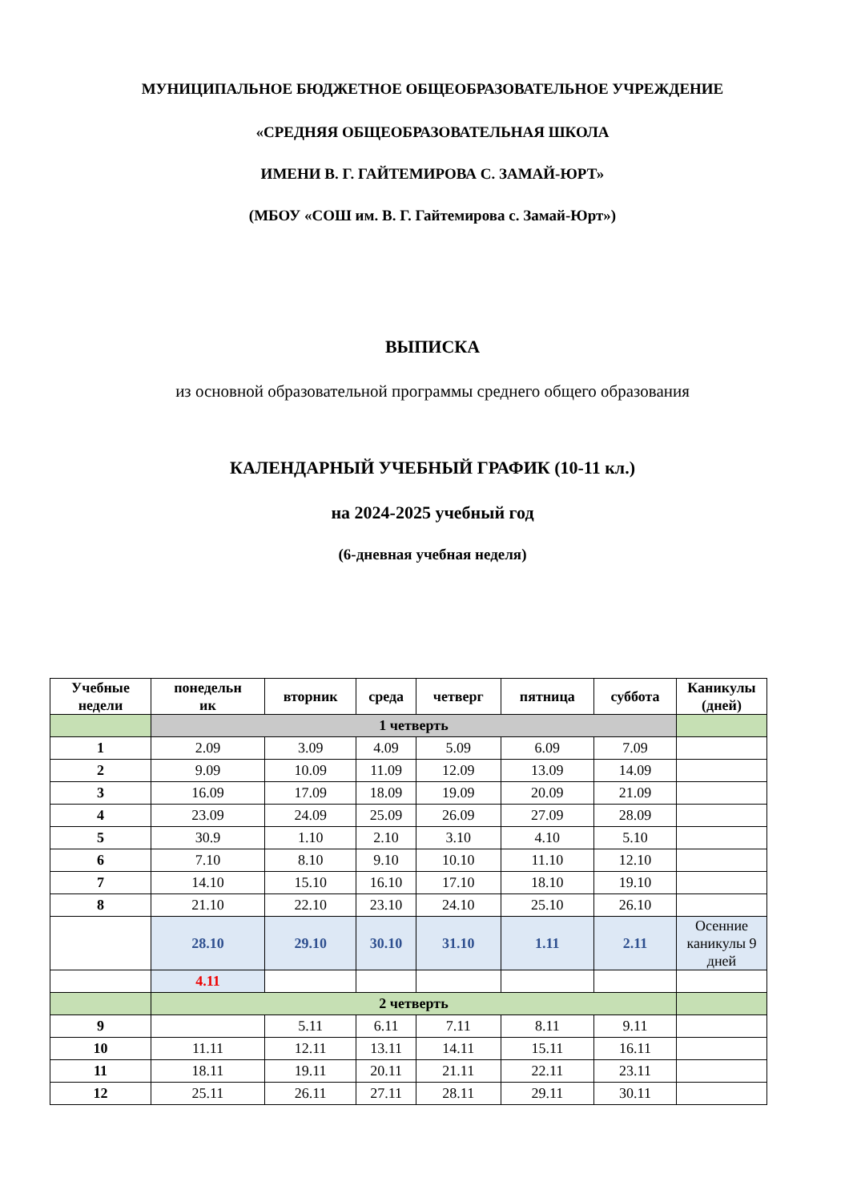МУНИЦИПАЛЬНОЕ БЮДЖЕТНОЕ ОБЩЕОБРАЗОВАТЕЛЬНОЕ УЧРЕЖДЕНИЕ
«СРЕДНЯЯ ОБЩЕОБРАЗОВАТЕЛЬНАЯ ШКОЛА
ИМЕНИ В. Г. ГАЙТЕМИРОВА С. ЗАМАЙ-ЮРТ»
(МБОУ «СОШ им. В. Г. Гайтемирова с. Замай-Юрт»)
ВЫПИСКА
из основной образовательной программы среднего общего образования
КАЛЕНДАРНЫЙ УЧЕБНЫЙ ГРАФИК (10-11 кл.)
на 2024-2025 учебный год
(6-дневная учебная неделя)
| Учебные недели | понедельн ик | вторник | среда | четверг | пятница | суббота | Каникулы (дней) |
| --- | --- | --- | --- | --- | --- | --- | --- |
| | 1 четверть | | | | | | |
| 1 | 2.09 | 3.09 | 4.09 | 5.09 | 6.09 | 7.09 | |
| 2 | 9.09 | 10.09 | 11.09 | 12.09 | 13.09 | 14.09 | |
| 3 | 16.09 | 17.09 | 18.09 | 19.09 | 20.09 | 21.09 | |
| 4 | 23.09 | 24.09 | 25.09 | 26.09 | 27.09 | 28.09 | |
| 5 | 30.9 | 1.10 | 2.10 | 3.10 | 4.10 | 5.10 | |
| 6 | 7.10 | 8.10 | 9.10 | 10.10 | 11.10 | 12.10 | |
| 7 | 14.10 | 15.10 | 16.10 | 17.10 | 18.10 | 19.10 | |
| 8 | 21.10 | 22.10 | 23.10 | 24.10 | 25.10 | 26.10 | |
| | 28.10 | 29.10 | 30.10 | 31.10 | 1.11 | 2.11 | Осенние каникулы 9 дней |
| | 4.11 | | | | | | |
| | 2 четверть | | | | | | |
| 9 | | 5.11 | 6.11 | 7.11 | 8.11 | 9.11 | |
| 10 | 11.11 | 12.11 | 13.11 | 14.11 | 15.11 | 16.11 | |
| 11 | 18.11 | 19.11 | 20.11 | 21.11 | 22.11 | 23.11 | |
| 12 | 25.11 | 26.11 | 27.11 | 28.11 | 29.11 | 30.11 | |